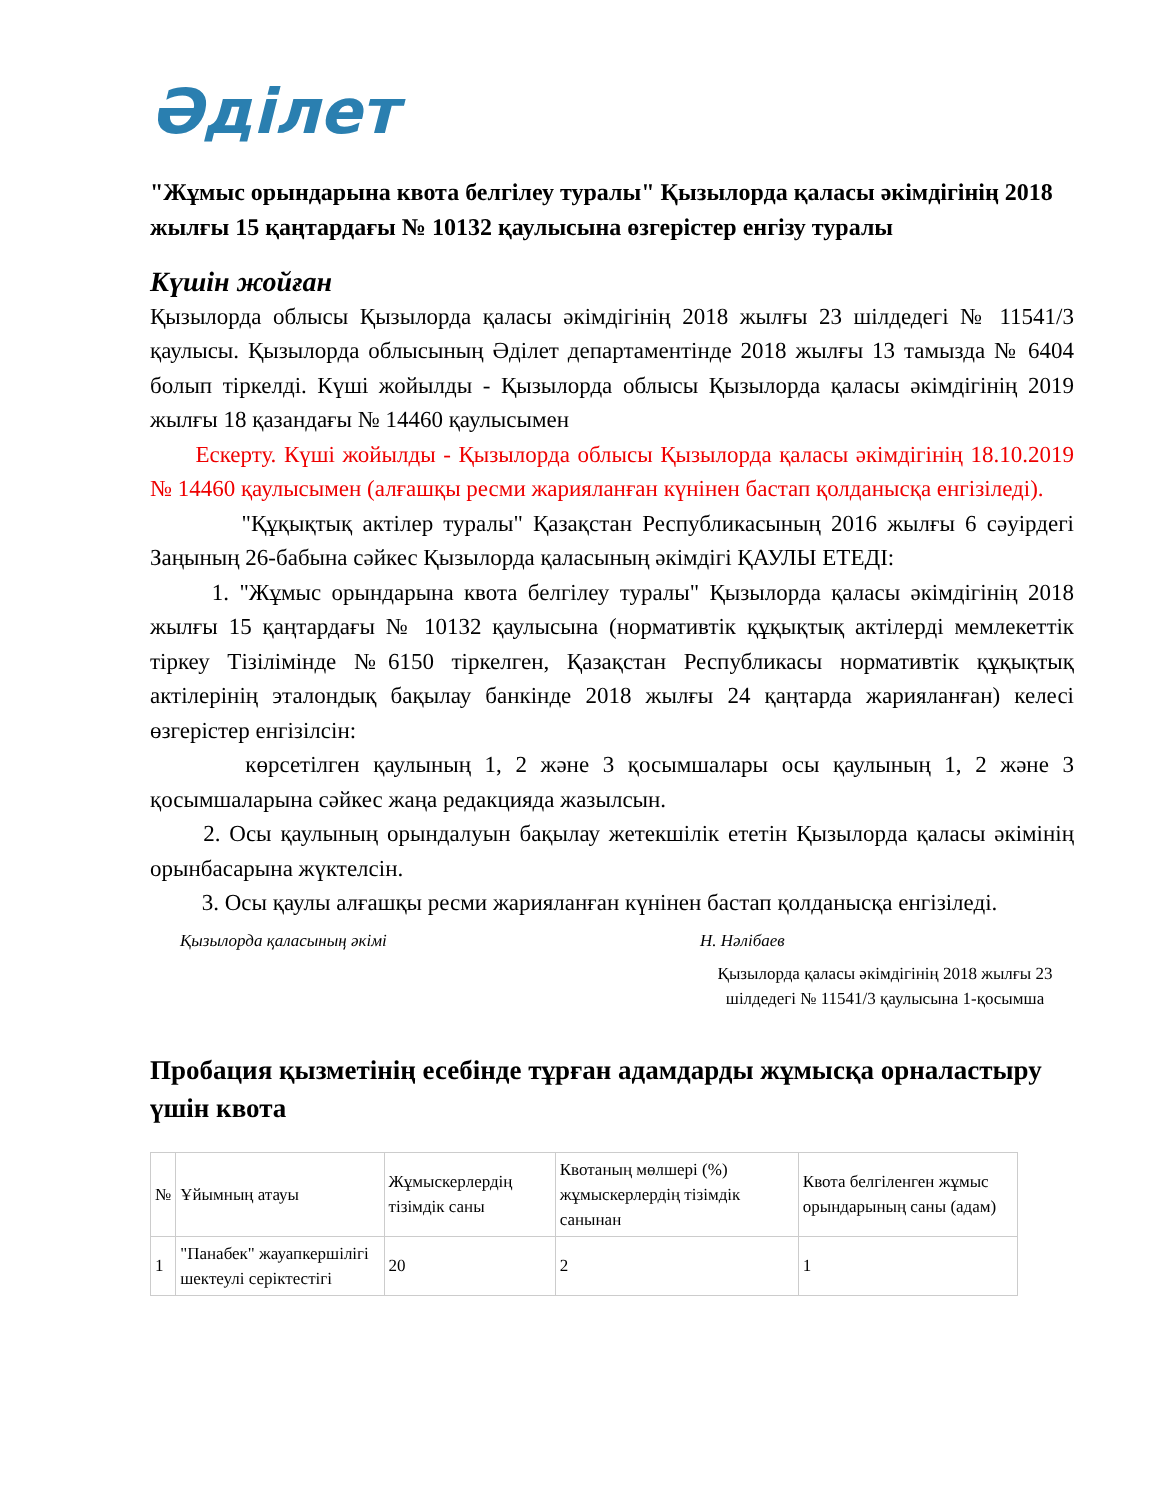Әділет
"Жұмыс орындарына квота белгілеу туралы" Қызылорда қаласы әкімдігінің 2018 жылғы 15 қаңтардағы № 10132 қаулысына өзгерістер енгізу туралы
Күшін жойған
Қызылорда облысы Қызылорда қаласы әкімдігінің 2018 жылғы 23 шілдедегі № 11541/3 қаулысы. Қызылорда облысының Әділет департаментінде 2018 жылғы 13 тамызда № 6404 болып тіркелді. Күші жойылды - Қызылорда облысы Қызылорда қаласы әкімдігінің 2019 жылғы 18 қазандағы № 14460 қаулысымен
Ескерту. Күші жойылды - Қызылорда облысы Қызылорда қаласы әкімдігінің 18.10.2019 № 14460 қаулысымен (алғашқы ресми жарияланған күнінен бастап қолданысқа енгізіледі).
"Құқықтық актілер туралы" Қазақстан Республикасының 2016 жылғы 6 сәуірдегі Заңының 26-бабына сәйкес Қызылорда қаласының әкімдігі ҚАУЛЫ ЕТЕДІ:
1. "Жұмыс орындарына квота белгілеу туралы" Қызылорда қаласы әкімдігінің 2018 жылғы 15 қаңтардағы № 10132 қаулысына (нормативтік құқықтық актілерді мемлекеттік тіркеу Тізілімінде №6150 тіркелген, Қазақстан Республикасы нормативтік құқықтық актілерінің эталондық бақылау банкінде 2018 жылғы 24 қаңтарда жарияланған) келесі өзгерістер енгізілсін:
көрсетілген қаулының 1, 2 және 3 қосымшалары осы қаулының 1, 2 және 3 қосымшаларына сәйкес жаңа редакцияда жазылсын.
2. Осы қаулының орындалуын бақылау жетекшілік ететін Қызылорда қаласы әкімінің орынбасарына жүктелсін.
3. Осы қаулы алғашқы ресми жарияланған күнінен бастап қолданысқа енгізіледі.
Қызылорда қаласының әкімі Н. Нәлібаев
Қызылорда қаласы әкімдігінің 2018 жылғы 23 шілдедегі № 11541/3 қаулысына 1-қосымша
Пробация қызметінің есебінде тұрған адамдарды жұмысқа орналастыру үшін квота
| № | Ұйымның атауы | Жұмыскерлердің тізімдік саны | Квотаның мөлшері (%) жұмыскерлердің тізімдік санынан | Квота белгіленген жұмыс орындарының саны (адам) |
| --- | --- | --- | --- | --- |
| 1 | "Панабек" жауапкершілігі шектеулі серіктестігі | 20 | 2 | 1 |